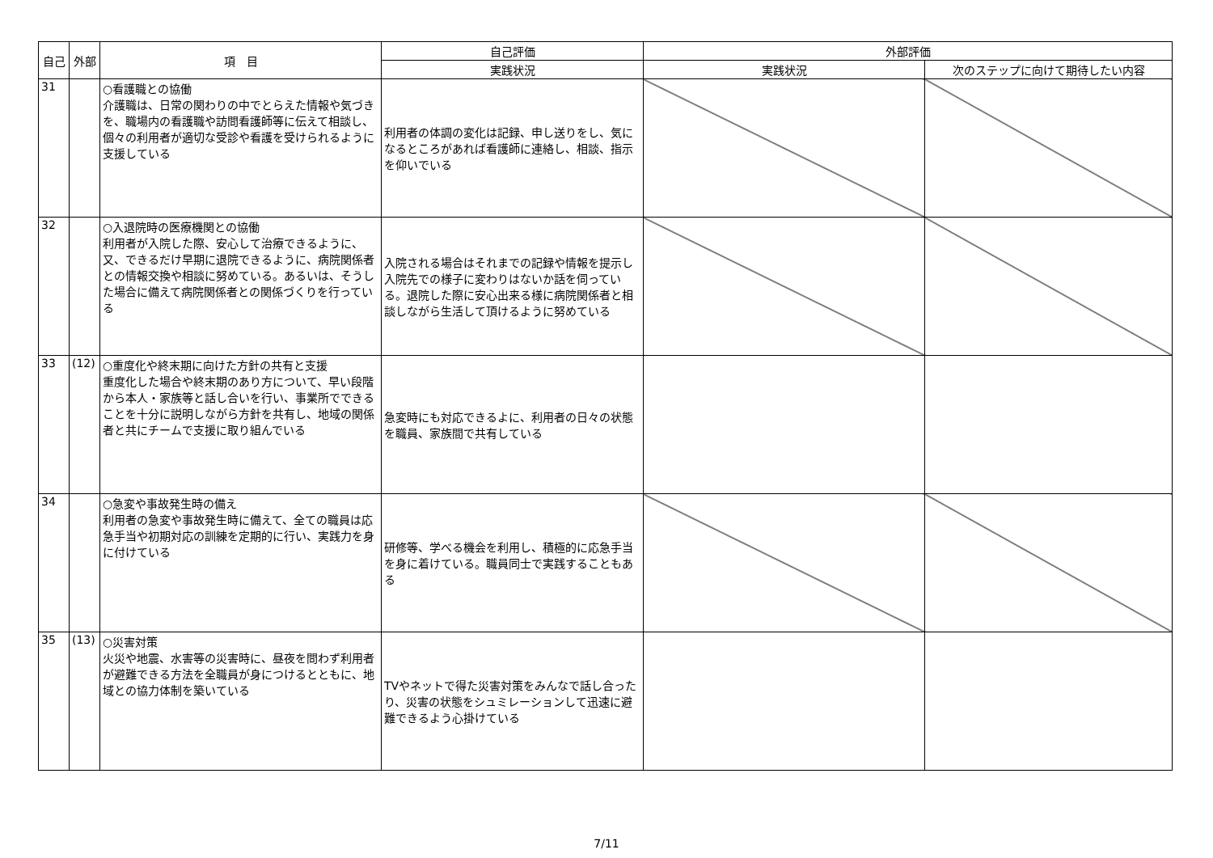| 自己 | 外部 | 項 目 | 自己評価 | 外部評価 | |
| --- | --- | --- | --- | --- | --- |
| | | | 実践状況 | 実践状況 | 次のステップに向けて期待したい内容 |
| 31 | | ○看護職との協働 介護職は、日常の関わりの中でとらえた情報や気づきを、職場内の看護職や訪問看護師等に伝えて相談し、個々の利用者が適切な受診や看護を受けられるように支援している | 利用者の体調の変化は記録、申し送りをし、気になるところがあれば看護師に連絡し、相談、指示を仰いでいる | | |
| 32 | | ○入退院時の医療機関との協働 利用者が入院した際、安心して治療できるように、又、できるだけ早期に退院できるように、病院関係者との情報交換や相談に努めている。あるいは、そうした場合に備えて病院関係者との関係づくりを行っている | 入院される場合はそれまでの記録や情報を提示し入院先での様子に変わりはないか話を伺っている。退院した際に安心出来る様に病院関係者と相談しながら生活して頂けるように努めている | | |
| 33 | (12) | ○重度化や終末期に向けた方針の共有と支援 重度化した場合や終末期のあり方について、早い段階から本人・家族等と話し合いを行い、事業所でできることを十分に説明しながら方針を共有し、地域の関係者と共にチームで支援に取り組んでいる | 急変時にも対応できるよに、利用者の日々の状態を職員、家族間で共有している | | |
| 34 | | ○急変や事故発生時の備え 利用者の急変や事故発生時に備えて、全ての職員は応急手当や初期対応の訓練を定期的に行い、実践力を身に付けている | 研修等、学べる機会を利用し、積極的に応急手当を身に着けている。職員同士で実践することもある | | |
| 35 | (13) | ○災害対策 火災や地震、水害等の災害時に、昼夜を問わず利用者が避難できる方法を全職員が身につけるとともに、地域との協力体制を築いている | TVやネットで得た災害対策をみんなで話し合ったり、災害の状態をシュミレーションして迅速に避難できるよう心掛けている | | |
7/11